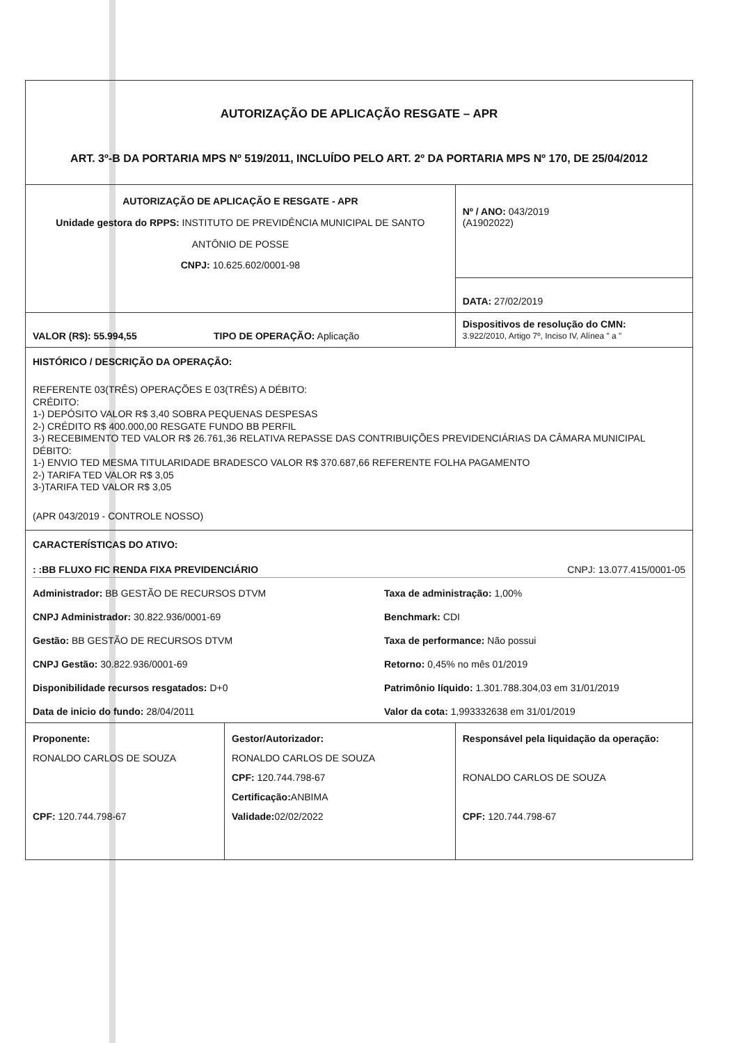| AUTORIZAÇÃO DE APLICAÇÃO RESGATE – APR ART. 3º-B DA PORTARIA MPS Nº 519/2011, INCLUÍDO PELO ART. 2º DA PORTARIA MPS Nº 170, DE 25/04/2012 | | |
| AUTORIZAÇÃO DE APLICAÇÃO E RESGATE - APR Unidade gestora do RPPS: INSTITUTO DE PREVIDÊNCIA MUNICIPAL DE SANTO ANTÔNIO DE POSSE CNPJ: 10.625.602/0001-98 | | Nº / ANO: 043/2019 (A1902022) |
| | | DATA: 27/02/2019 |
| VALOR (R$): 55.994,55 TIPO DE OPERAÇÃO: Aplicação | | Dispositivos de resolução do CMN: 3.922/2010, Artigo 7º, Inciso IV, Alínea " a " |
| HISTÓRICO / DESCRIÇÃO DA OPERAÇÃO: REFERENTE 03(TRÊS) OPERAÇÕES E 03(TRÊS) A DÉBITO: CRÉDITO: 1-) DEPÓSITO VALOR R$ 3,40 SOBRA PEQUENAS DESPESAS 2-) CRÉDITO R$ 400.000,00 RESGATE FUNDO BB PERFIL 3-) RECEBIMENTO TED VALOR R$ 26.761,36 RELATIVA REPASSE DAS CONTRIBUIÇÕES PREVIDENCIÁRIAS DA CÂMARA MUNICIPAL DÉBITO: 1-) ENVIO TED MESMA TITULARIDADE BRADESCO VALOR R$ 370.687,66 REFERENTE FOLHA PAGAMENTO 2-) TARIFA TED VALOR R$ 3,05 3-)TARIFA TED VALOR R$ 3,05 (APR 043/2019 - CONTROLE NOSSO) | | |
| CARACTERÍSTICAS DO ATIVO: : :BB FLUXO FIC RENDA FIXA PREVIDENCIÁRIO CNPJ: 13.077.415/0001-05 Administrador: BB GESTÃO DE RECURSOS DTVM Taxa de administração: 1,00% CNPJ Administrador: 30.822.936/0001-69 Benchmark: CDI Gestão: BB GESTÃO DE RECURSOS DTVM Taxa de performance: Não possui CNPJ Gestão: 30.822.936/0001-69 Retorno: 0,45% no mês 01/2019 Disponibilidade recursos resgatados: D+0 Patrimônio líquido: 1.301.788.304,03 em 31/01/2019 Data de inicio do fundo: 28/04/2011 Valor da cota: 1,993332638 em 31/01/2019 | | |
| Proponente: RONALDO CARLOS DE SOUZA CPF: 120.744.798-67 | Gestor/Autorizador: RONALDO CARLOS DE SOUZA CPF: 120.744.798-67 Certificação: ANBIMA Validade: 02/02/2022 | Responsável pela liquidação da operação: RONALDO CARLOS DE SOUZA CPF: 120.744.798-67 |